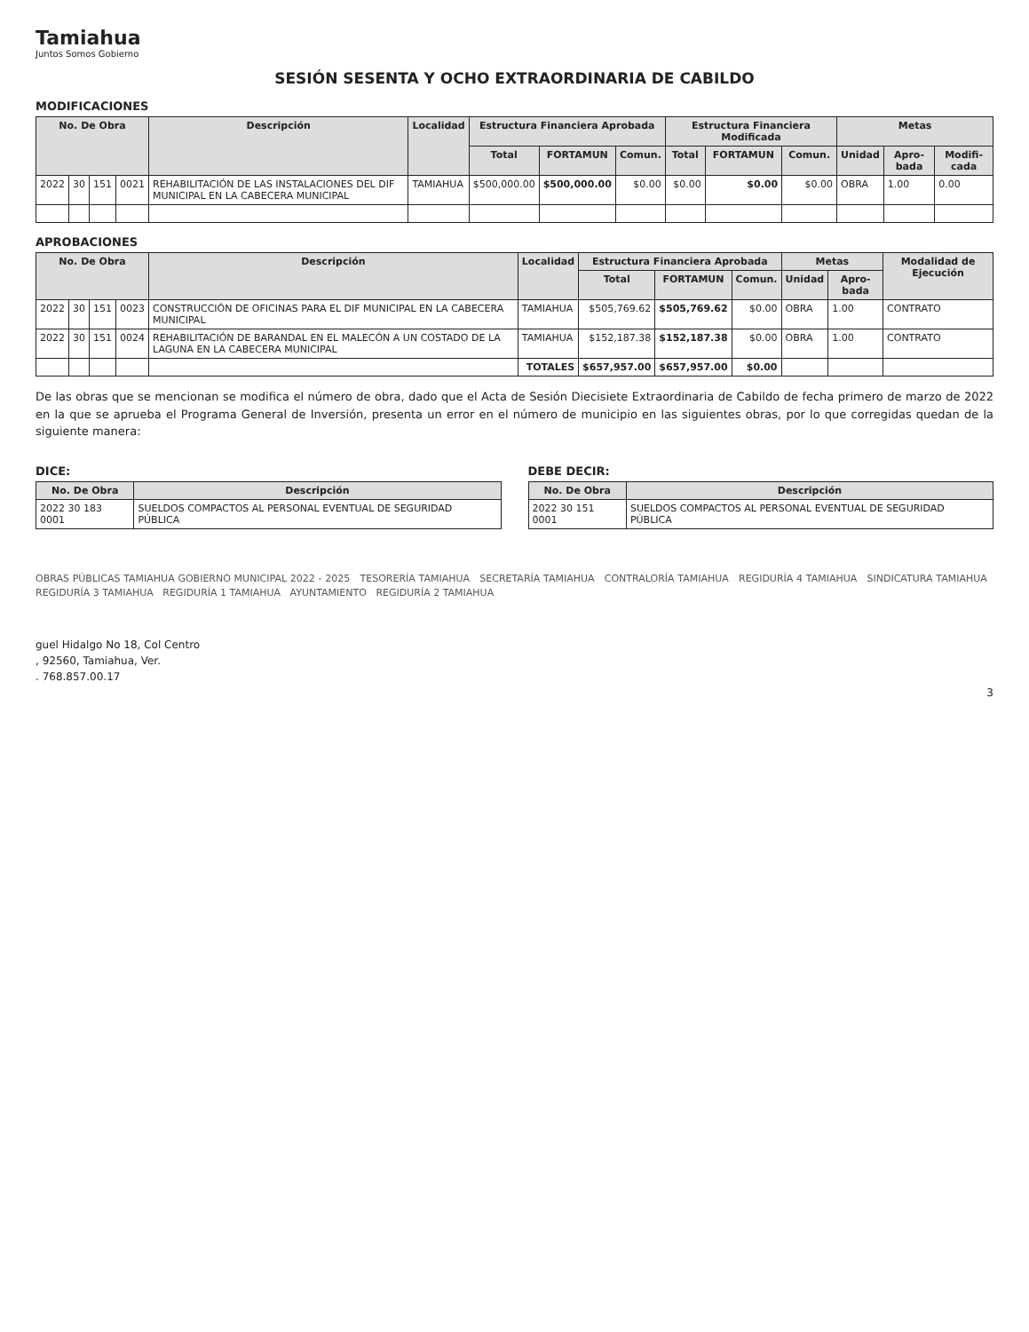Tamiahua
Juntos Somos Gobierno
SESIÓN SESENTA Y OCHO EXTRAORDINARIA DE CABILDO
MODIFICACIONES
| No. De Obra | | | | Descripción | Localidad | Estructura Financiera Aprobada | | | Estructura Financiera Modificada | | | Metas | | |
| --- | --- | --- | --- | --- | --- | --- | --- | --- | --- | --- | --- | --- | --- | --- |
| | | | | | | Total | FORTAMUN | Comun. | Total | FORTAMUN | Comun. | Unidad | Apro-bada | Modifi-cada |
| 2022 | 30 | 151 | 0021 | REHABILITACIÓN DE LAS INSTALACIONES DEL DIF MUNICIPAL EN LA CABECERA MUNICIPAL | TAMIAHUA | $500,000.00 | $500,000.00 | $0.00 | $0.00 | $0.00 | $0.00 | OBRA | 1.00 | 0.00 |
APROBACIONES
| No. De Obra | | | | Descripción | Localidad | Estructura Financiera Aprobada | | | Metas | | Modalidad de Ejecución |
| --- | --- | --- | --- | --- | --- | --- | --- | --- | --- | --- | --- |
| | | | | | | Total | FORTAMUN | Comun. | Unidad | Apro-bada | |
| 2022 | 30 | 151 | 0023 | CONSTRUCCIÓN DE OFICINAS PARA EL DIF MUNICIPAL EN LA CABECERA MUNICIPAL | TAMIAHUA | $505,769.62 | $505,769.62 | $0.00 | OBRA | 1.00 | CONTRATO |
| 2022 | 30 | 151 | 0024 | REHABILITACIÓN DE BARANDAL EN EL MALECÓN A UN COSTADO DE LA LAGUNA EN LA CABECERA MUNICIPAL | TAMIAHUA | $152,187.38 | $152,187.38 | $0.00 | OBRA | 1.00 | CONTRATO |
| | | | | | TOTALES | $657,957.00 | $657,957.00 | $0.00 | | | |
De las obras que se mencionan se modifica el número de obra, dado que el Acta de Sesión Diecisiete Extraordinaria de Cabildo de fecha primero de marzo de 2022 en la que se aprueba el Programa General de Inversión, presenta un error en el número de municipio en las siguientes obras, por lo que corregidas quedan de la siguiente manera:
DICE:
| No. De Obra | Descripción |
| --- | --- |
| 2022 30 183 0001 | SUELDOS COMPACTOS AL PERSONAL EVENTUAL DE SEGURIDAD PÚBLICA |
DEBE DECIR:
| No. De Obra | Descripción |
| --- | --- |
| 2022 30 151 0001 | SUELDOS COMPACTOS AL PERSONAL EVENTUAL DE SEGURIDAD PÚBLICA |
OBRAS PÚBLICAS TAMIAHUA GOBIERNO MUNICIPAL 2022 - 2025 TESORERÍA TAMIAHUA SECRETARÍA TAMIAHUA CONTRALORÍA TAMIAHUA REGIDURÍA 4 TAMIAHUA SINDICATURA TAMIAHUA REGIDURÍA 3 TAMIAHUA REGIDURÍA 1 TAMIAHUA AYUNTAMIENTO REGIDURÍA 2 TAMIAHUA
guel Hidalgo No 18, Col Centro
, 92560, Tamiahua, Ver.
. 768.857.00.17
3